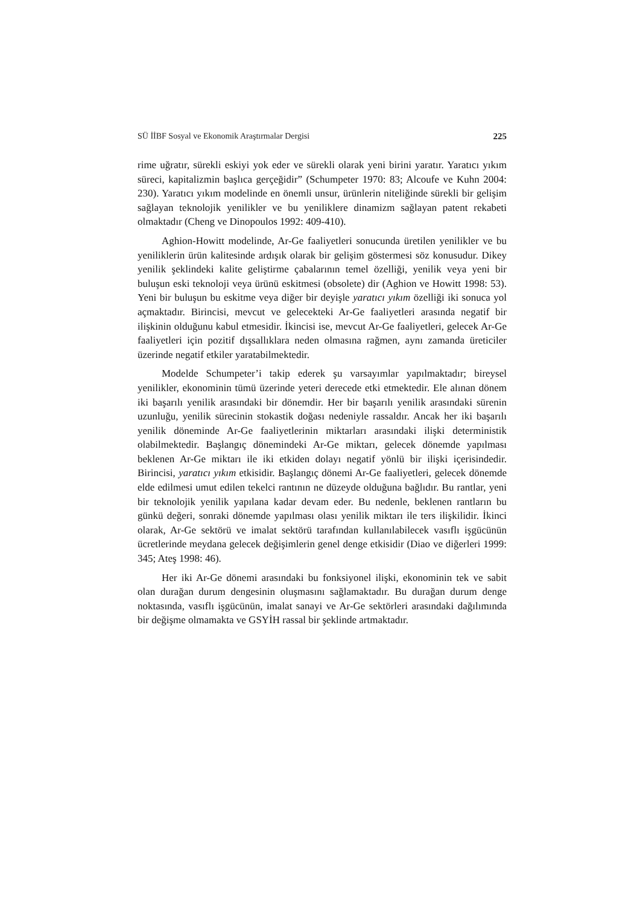SÜ İİBF Sosyal ve Ekonomik Araştırmalar Dergisi 225
rime uğratır, sürekli eskiyi yok eder ve sürekli olarak yeni birini yaratır. Yaratıcı yıkım süreci, kapitalizmin başlıca gerçeğidir” (Schumpeter 1970: 83; Alcoufe ve Kuhn 2004: 230). Yaratıcı yıkım modelinde en önemli unsur, ürünlerin niteliğinde sürekli bir gelişim sağlayan teknolojik yenilikler ve bu yeniliklere dinamizm sağlayan patent rekabeti olmaktadır (Cheng ve Dinopoulos 1992: 409-410).
Aghion-Howitt modelinde, Ar-Ge faaliyetleri sonucunda üretilen yenilikler ve bu yeniliklerin ürün kalitesinde ardışık olarak bir gelişim göstermesi söz konusudur. Dikey yenilik şeklindeki kalite geliştirme çabalarının temel özelliği, yenilik veya yeni bir buluşun eski teknoloji veya ürünü eskitmesi (obsolete) dir (Aghion ve Howitt 1998: 53). Yeni bir buluşun bu eskitme veya diğer bir deyişle yaratıcı yıkım özelliği iki sonuca yol açmaktadır. Birincisi, mevcut ve gelecekteki Ar-Ge faaliyetleri arasında negatif bir ilişkinin olduğunu kabul etmesidir. İkincisi ise, mevcut Ar-Ge faaliyetleri, gelecek Ar-Ge faaliyetleri için pozitif dışsallıklara neden olmasına rağmen, aynı zamanda üreticiler üzerinde negatif etkiler yaratabilmektedir.
Modelde Schumpeter’i takip ederek şu varsayımlar yapılmaktadır; bireysel yenilikler, ekonominin tümü üzerinde yeteri derecede etki etmektedir. Ele alınan dönem iki başarılı yenilik arasındaki bir dönemdir. Her bir başarılı yenilik arasındaki sürenin uzunluğu, yenilik sürecinin stokastik doğası nedeniyle rassaldır. Ancak her iki başarılı yenilik döneminde Ar-Ge faaliyetlerinin miktarları arasındaki ilişki deterministik olabilmektedir. Başlangıç dönemindeki Ar-Ge miktarı, gelecek dönemde yapılması beklenen Ar-Ge miktarı ile iki etkiden dolayı negatif yönlü bir ilişki içerisindedir. Birincisi, yaratıcı yıkım etkisidir. Başlangıç dönemi Ar-Ge faaliyetleri, gelecek dönemde elde edilmesi umut edilen tekelci rantının ne düzeyde olduğuna bağlıdır. Bu rantlar, yeni bir teknolojik yenilik yapılana kadar devam eder. Bu nedenle, beklenen rantların bu günkü değeri, sonraki dönemde yapılması olası yenilik miktarı ile ters ilişkilidir. İkinci olarak, Ar-Ge sektörü ve imalat sektörü tarafından kullanılabilecek vasıflı işgücünün ücretlerinde meydana gelecek değişimlerin genel denge etkisidir (Diao ve diğerleri 1999: 345; Ateş 1998: 46).
Her iki Ar-Ge dönemi arasındaki bu fonksiyonel ilişki, ekonominin tek ve sabit olan durağan durum dengesinin oluşmasını sağlamaktadır. Bu durağan durum denge noktasında, vasıflı işgücünün, imalat sanayi ve Ar-Ge sektörleri arasındaki dağılımında bir değişme olmamakta ve GSYİH rassal bir şeklinde artmaktadır.